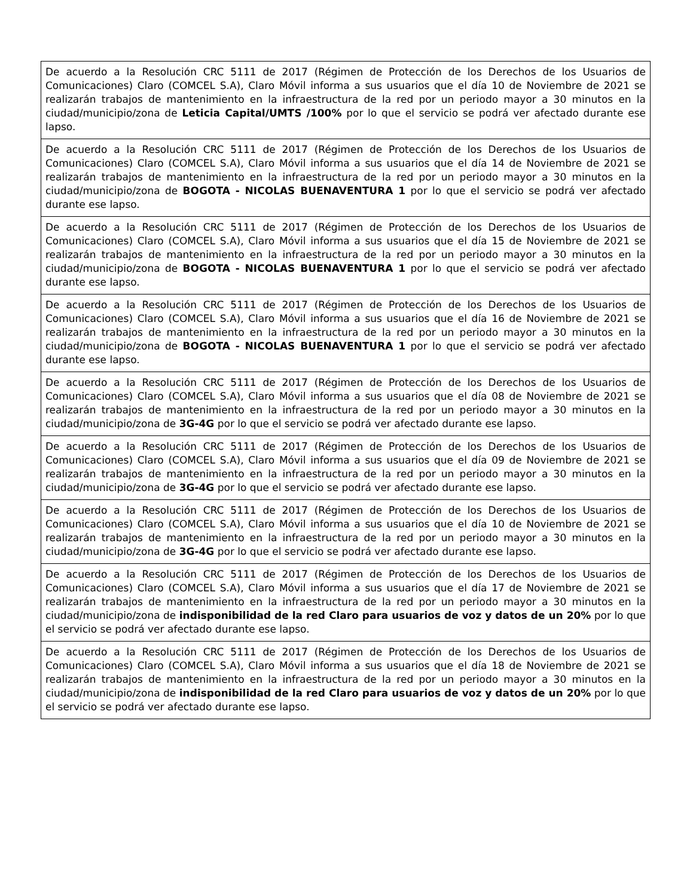| De acuerdo a la Resolución CRC 5111 de 2017 (Régimen de Protección de los Derechos de los Usuarios de Comunicaciones) Claro (COMCEL S.A), Claro Móvil informa a sus usuarios que el día 10 de Noviembre de 2021 se realizarán trabajos de mantenimiento en la infraestructura de la red por un periodo mayor a 30 minutos en la ciudad/municipio/zona de Leticia Capital/UMTS /100% por lo que el servicio se podrá ver afectado durante ese lapso. |
| De acuerdo a la Resolución CRC 5111 de 2017 (Régimen de Protección de los Derechos de los Usuarios de Comunicaciones) Claro (COMCEL S.A), Claro Móvil informa a sus usuarios que el día 14 de Noviembre de 2021 se realizarán trabajos de mantenimiento en la infraestructura de la red por un periodo mayor a 30 minutos en la ciudad/municipio/zona de BOGOTA - NICOLAS BUENAVENTURA 1 por lo que el servicio se podrá ver afectado durante ese lapso. |
| De acuerdo a la Resolución CRC 5111 de 2017 (Régimen de Protección de los Derechos de los Usuarios de Comunicaciones) Claro (COMCEL S.A), Claro Móvil informa a sus usuarios que el día 15 de Noviembre de 2021 se realizarán trabajos de mantenimiento en la infraestructura de la red por un periodo mayor a 30 minutos en la ciudad/municipio/zona de BOGOTA - NICOLAS BUENAVENTURA 1 por lo que el servicio se podrá ver afectado durante ese lapso. |
| De acuerdo a la Resolución CRC 5111 de 2017 (Régimen de Protección de los Derechos de los Usuarios de Comunicaciones) Claro (COMCEL S.A), Claro Móvil informa a sus usuarios que el día 16 de Noviembre de 2021 se realizarán trabajos de mantenimiento en la infraestructura de la red por un periodo mayor a 30 minutos en la ciudad/municipio/zona de BOGOTA - NICOLAS BUENAVENTURA 1 por lo que el servicio se podrá ver afectado durante ese lapso. |
| De acuerdo a la Resolución CRC 5111 de 2017 (Régimen de Protección de los Derechos de los Usuarios de Comunicaciones) Claro (COMCEL S.A), Claro Móvil informa a sus usuarios que el día 08 de Noviembre de 2021 se realizarán trabajos de mantenimiento en la infraestructura de la red por un periodo mayor a 30 minutos en la ciudad/municipio/zona de 3G-4G por lo que el servicio se podrá ver afectado durante ese lapso. |
| De acuerdo a la Resolución CRC 5111 de 2017 (Régimen de Protección de los Derechos de los Usuarios de Comunicaciones) Claro (COMCEL S.A), Claro Móvil informa a sus usuarios que el día 09 de Noviembre de 2021 se realizarán trabajos de mantenimiento en la infraestructura de la red por un periodo mayor a 30 minutos en la ciudad/municipio/zona de 3G-4G por lo que el servicio se podrá ver afectado durante ese lapso. |
| De acuerdo a la Resolución CRC 5111 de 2017 (Régimen de Protección de los Derechos de los Usuarios de Comunicaciones) Claro (COMCEL S.A), Claro Móvil informa a sus usuarios que el día 10 de Noviembre de 2021 se realizarán trabajos de mantenimiento en la infraestructura de la red por un periodo mayor a 30 minutos en la ciudad/municipio/zona de 3G-4G por lo que el servicio se podrá ver afectado durante ese lapso. |
| De acuerdo a la Resolución CRC 5111 de 2017 (Régimen de Protección de los Derechos de los Usuarios de Comunicaciones) Claro (COMCEL S.A), Claro Móvil informa a sus usuarios que el día 17 de Noviembre de 2021 se realizarán trabajos de mantenimiento en la infraestructura de la red por un periodo mayor a 30 minutos en la ciudad/municipio/zona de indisponibilidad de la red Claro para usuarios de voz y datos de un 20% por lo que el servicio se podrá ver afectado durante ese lapso. |
| De acuerdo a la Resolución CRC 5111 de 2017 (Régimen de Protección de los Derechos de los Usuarios de Comunicaciones) Claro (COMCEL S.A), Claro Móvil informa a sus usuarios que el día 18 de Noviembre de 2021 se realizarán trabajos de mantenimiento en la infraestructura de la red por un periodo mayor a 30 minutos en la ciudad/municipio/zona de indisponibilidad de la red Claro para usuarios de voz y datos de un 20% por lo que el servicio se podrá ver afectado durante ese lapso. |